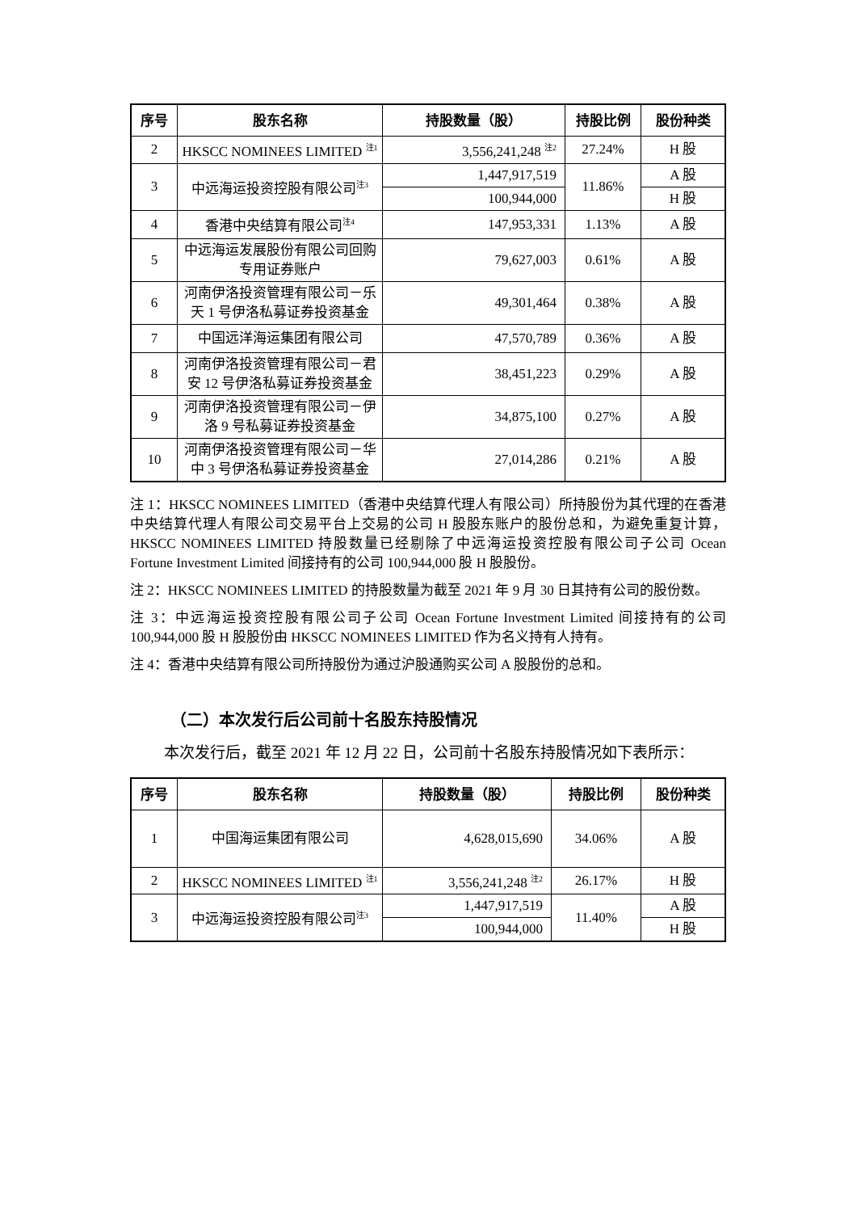| 序号 | 股东名称 | 持股数量（股） | 持股比例 | 股份种类 |
| --- | --- | --- | --- | --- |
| 2 | HKSCC NOMINEES LIMITED <sup>注1</sup> | 3,556,241,248 <sup>注2</sup> | 27.24% | H 股 |
| 3 | 中远海运投资控股有限公司<sup>注3</sup> | 1,447,917,519 | 11.86% | A 股 |
| | | 100,944,000 | | H 股 |
| 4 | 香港中央结算有限公司<sup>注4</sup> | 147,953,331 | 1.13% | A 股 |
| 5 | 中远海运发展股份有限公司回购专用证券账户 | 79,627,003 | 0.61% | A 股 |
| 6 | 河南伊洛投资管理有限公司－乐天 1 号伊洛私募证券投资基金 | 49,301,464 | 0.38% | A 股 |
| 7 | 中国远洋海运集团有限公司 | 47,570,789 | 0.36% | A 股 |
| 8 | 河南伊洛投资管理有限公司－君安 12 号伊洛私募证券投资基金 | 38,451,223 | 0.29% | A 股 |
| 9 | 河南伊洛投资管理有限公司－伊洛 9 号私募证券投资基金 | 34,875,100 | 0.27% | A 股 |
| 10 | 河南伊洛投资管理有限公司－华中 3 号伊洛私募证券投资基金 | 27,014,286 | 0.21% | A 股 |
注 1：HKSCC NOMINEES LIMITED（香港中央结算代理人有限公司）所持股份为其代理的在香港中央结算代理人有限公司交易平台上交易的公司 H 股股东账户的股份总和，为避免重复计算，HKSCC NOMINEES LIMITED 持股数量已经剔除了中远海运投资控股有限公司子公司 Ocean Fortune Investment Limited 间接持有的公司 100,944,000 股 H 股股份。
注 2：HKSCC NOMINEES LIMITED 的持股数量为截至 2021 年 9 月 30 日其持有公司的股份数。
注 3：中远海运投资控股有限公司子公司 Ocean Fortune Investment Limited 间接持有的公司 100,944,000 股 H 股股份由 HKSCC NOMINEES LIMITED 作为名义持有人持有。
注 4：香港中央结算有限公司所持股份为通过沪股通购买公司 A 股股份的总和。
（二）本次发行后公司前十名股东持股情况
本次发行后，截至 2021 年 12 月 22 日，公司前十名股东持股情况如下表所示：
| 序号 | 股东名称 | 持股数量（股） | 持股比例 | 股份种类 |
| --- | --- | --- | --- | --- |
| 1 | 中国海运集团有限公司 | 4,628,015,690 | 34.06% | A 股 |
| 2 | HKSCC NOMINEES LIMITED <sup>注1</sup> | 3,556,241,248 <sup>注2</sup> | 26.17% | H 股 |
| 3 | 中远海运投资控股有限公司<sup>注3</sup> | 1,447,917,519 | 11.40% | A 股 |
| | | 100,944,000 | | H 股 |